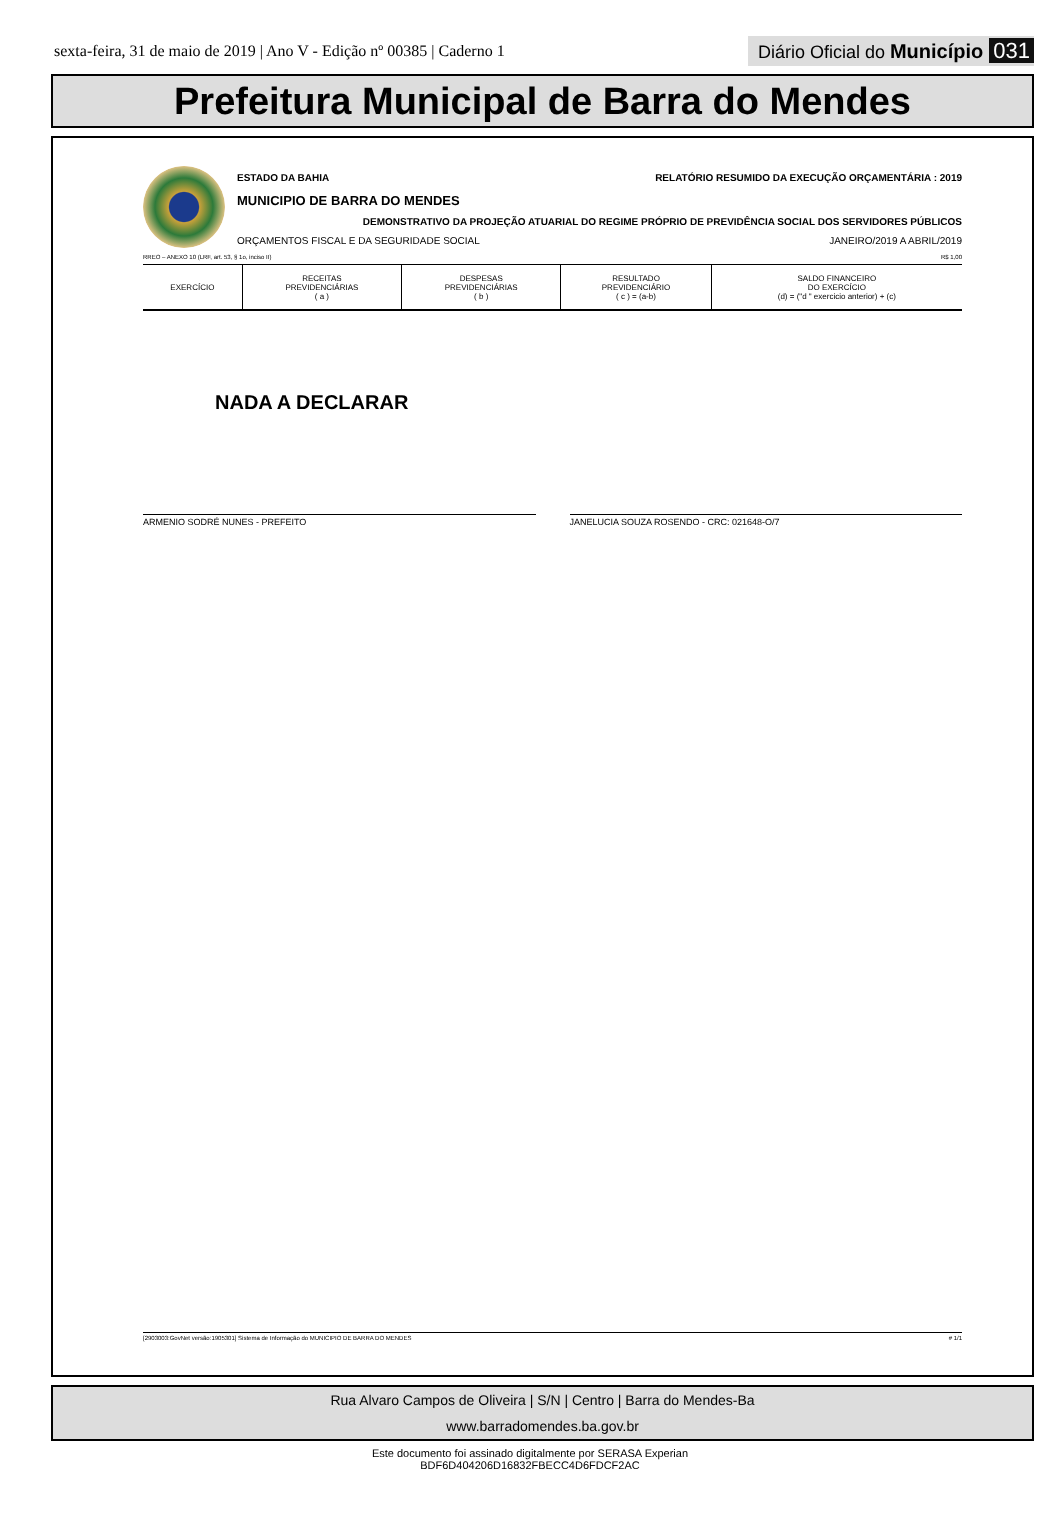sexta-feira, 31 de maio de 2019 | Ano V - Edição nº 00385 | Caderno 1 Diário Oficial do Município 031
Prefeitura Municipal de Barra do Mendes
ESTADO DA BAHIA RELATÓRIO RESUMIDO DA EXECUÇÃO ORÇAMENTÁRIA : 2019
MUNICIPIO DE BARRA DO MENDES
DEMONSTRATIVO DA PROJEÇÃO ATUARIAL DO REGIME PRÓPRIO DE PREVIDÊNCIA SOCIAL DOS SERVIDORES PÚBLICOS
ORÇAMENTOS FISCAL E DA SEGURIDADE SOCIAL JANEIRO/2019 A ABRIL/2019
RREO – ANEXO 10 (LRF, art. 53, § 1o, inciso II) R$ 1,00
| EXERCÍCIO | RECEITAS PREVIDENCIÁRIAS ( a ) | DESPESAS PREVIDENCIÁRIAS ( b ) | RESULTADO PREVIDENCIÁRIO ( c ) = (a-b) | SALDO FINANCEIRO DO EXERCÍCIO (d) = ("d " exercicio anterior) + (c) |
| --- | --- | --- | --- | --- |
NADA A DECLARAR
ARMENIO SODRÉ NUNES - PREFEITO JANELUCIA SOUZA ROSENDO - CRC: 021648-O/7
[2903003:GovNet versão:1905301] Sistema de Informação do MUNICIPIO DE BARRA DO MENDES # 1/1
Rua Alvaro Campos de Oliveira | S/N | Centro | Barra do Mendes-Ba
www.barradomendes.ba.gov.br
Este documento foi assinado digitalmente por SERASA Experian
BDF6D404206D16832FBECC4D6FDCF2AC